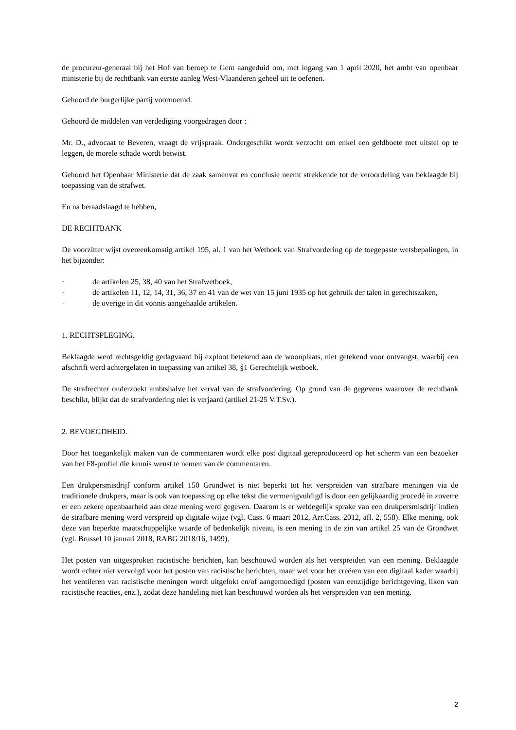de procureur-generaal bij het Hof van beroep te Gent aangeduid om, met ingang van 1 april 2020, het ambt van openbaar ministerie bij de rechtbank van eerste aanleg West-Vlaanderen geheel uit te oefenen.
Gehoord de burgerlijke partij voornoemd.
Gehoord de middelen van verdediging voorgedragen door :
Mr. D., advocaat te Beveren, vraagt de vrijspraak. Ondergeschikt wordt verzocht om enkel een geldboete met uitstel op te leggen, de morele schade wordt betwist.
Gehoord het Openbaar Ministerie dat de zaak samenvat en conclusie neemt strekkende tot de veroordeling van beklaagde bij toepassing van de strafwet.
En na beraadslaagd te hebben,
DE RECHTBANK
De voorzitter wijst overeenkomstig artikel 195, al. 1 van het Wetboek van Strafvordering op de toegepaste wetsbepalingen, in het bijzonder:
· de artikelen 25, 38, 40 van het Strafwetboek,
· de artikelen 11, 12, 14, 31, 36, 37 en 41 van de wet van 15 juni 1935 op het gebruik der talen in gerechtszaken,
· de overige in dit vonnis aangehaalde artikelen.
1. RECHTSPLEGING.
Beklaagde werd rechtsgeldig gedagvaard bij exploot betekend aan de woonplaats, niet getekend voor ontvangst, waarbij een afschrift werd achtergelaten in toepassing van artikel 38, §1 Gerechtelijk wetboek.
De strafrechter onderzoekt ambtshalve het verval van de strafvordering. Op grond van de gegevens waarover de rechtbank beschikt, blijkt dat de strafvordering niet is verjaard (artikel 21-25 V.T.Sv.).
2. BEVOEGDHEID.
Door het toegankelijk maken van de commentaren wordt elke post digitaal gereproduceerd op het scherm van een bezoeker van het F8-profiel die kennis wenst te nemen van de commentaren.
Een drukpersmisdrijf conform artikel 150 Grondwet is niet beperkt tot het verspreiden van strafbare meningen via de traditionele drukpers, maar is ook van toepassing op elke tekst die vermenigvuldigd is door een gelijkaardig procedé in zoverre er een zekere openbaarheid aan deze mening werd gegeven. Daarom is er weldegelijk sprake van een drukpersmisdrijf indien de strafbare mening werd verspreid op digitale wijze (vgl. Cass. 6 maart 2012, Arr.Cass. 2012, afl. 2, 558). Elke mening, ook deze van beperkte maatschappelijke waarde of bedenkelijk niveau, is een mening in de zin van artikel 25 van de Grondwet (vgl. Brussel 10 januari 2018, RABG 2018/16, 1499).
Het posten van uitgesproken racistische berichten, kan beschouwd worden als het verspreiden van een mening. Beklaagde wordt echter niet vervolgd voor het posten van racistische berichten, maar wel voor het creëren van een digitaal kader waarbij het ventileren van racistische meningen wordt uitgelokt en/of aangemoedigd (posten van eenzijdige berichtgeving, liken van racistische reacties, enz.), zodat deze handeling niet kan beschouwd worden als het verspreiden van een mening.
2